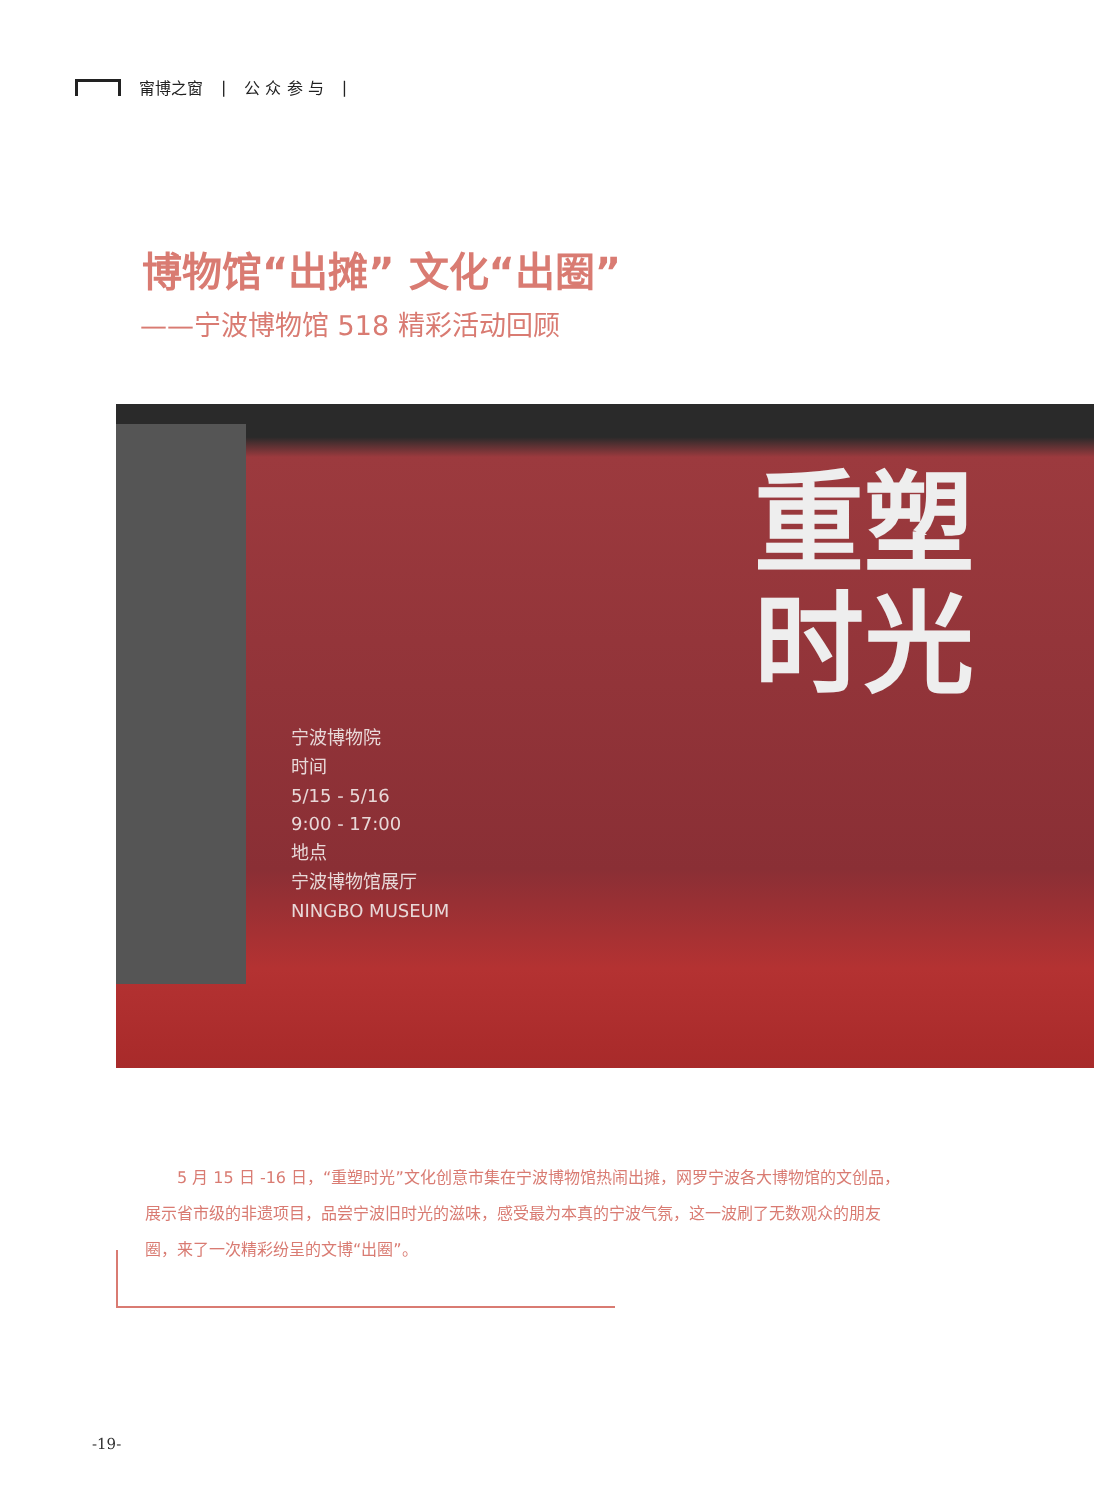甯博之窗 | 公 众 参 与 |
博物馆“出摊” 文化“出圈”
——宁波博物馆 518 精彩活动回顾
宁波博物院
时间
5/15 - 5/16
9:00 - 17:00
地点
宁波博物馆展厅
NINGBO MUSEUM
重塑
时光
5 月 15 日 -16 日，“重塑时光”文化创意市集在宁波博物馆热闹出摊，网罗宁波各大博物馆的文创品，展示省市级的非遗项目，品尝宁波旧时光的滋味，感受最为本真的宁波气氛，这一波刷了无数观众的朋友圈，来了一次精彩纷呈的文博“出圈”。
-19-